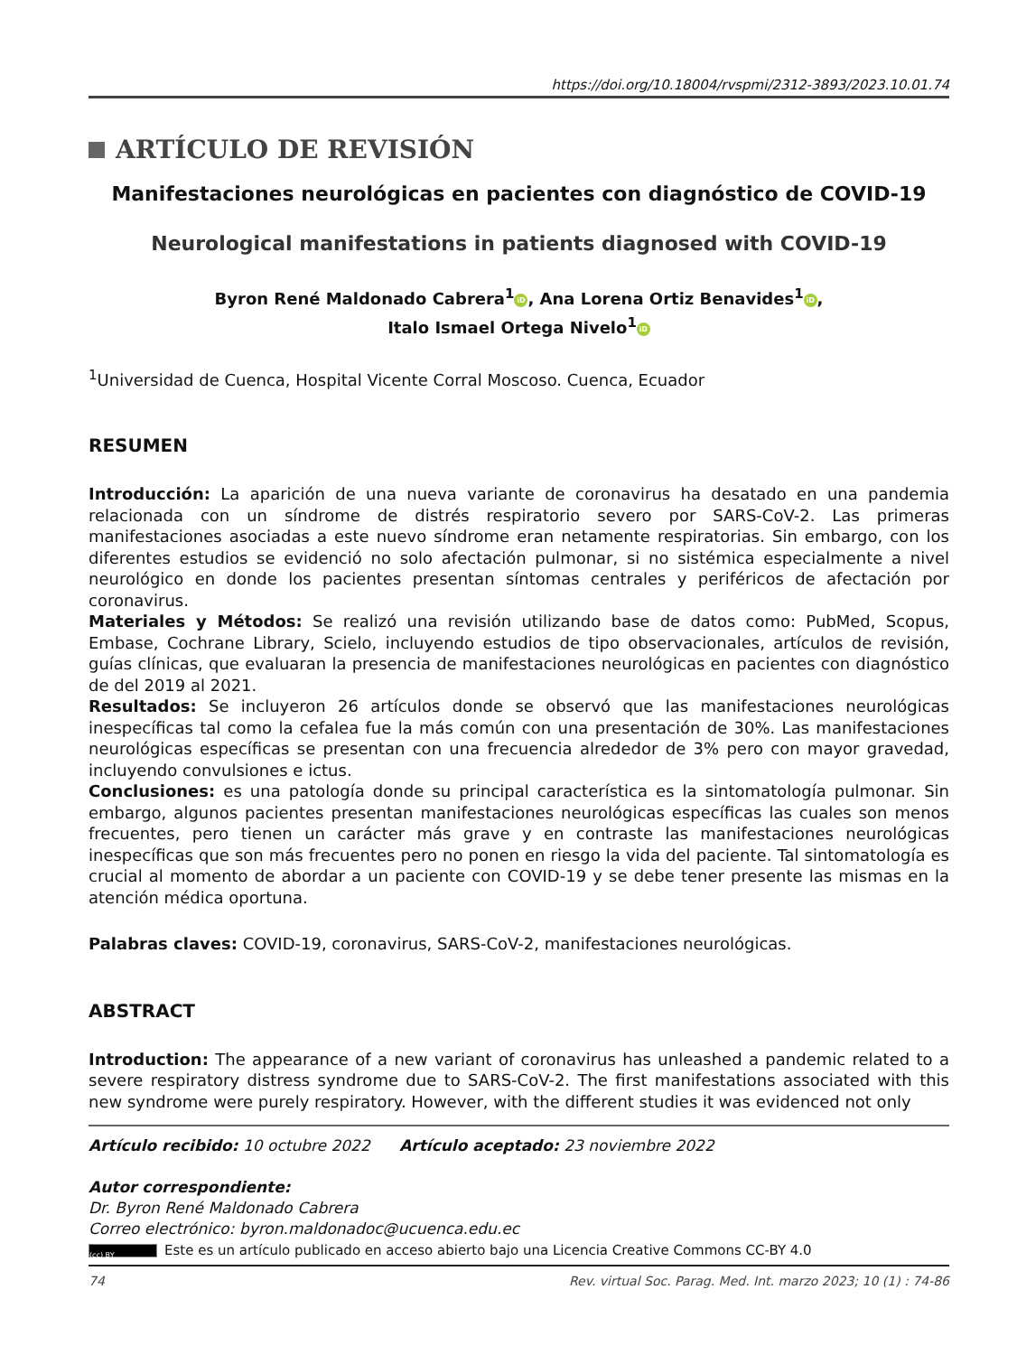https://doi.org/10.18004/rvspmi/2312-3893/2023.10.01.74
ARTÍCULO DE REVISIÓN
Manifestaciones neurológicas en pacientes con diagnóstico de COVID-19
Neurological manifestations in patients diagnosed with COVID-19
Byron René Maldonado Cabrera<sup>1</sup> iD, Ana Lorena Ortiz Benavides<sup>1</sup> iD,
Italo Ismael Ortega Nivelo<sup>1</sup> iD
<sup>1</sup> Universidad de Cuenca, Hospital Vicente Corral Moscoso. Cuenca, Ecuador
RESUMEN
Introducción: La aparición de una nueva variante de coronavirus ha desatado en una pandemia relacionada con un síndrome de distrés respiratorio severo por SARS-CoV-2. Las primeras manifestaciones asociadas a este nuevo síndrome eran netamente respiratorias. Sin embargo, con los diferentes estudios se evidenció no solo afectación pulmonar, si no sistémica especialmente a nivel neurológico en donde los pacientes presentan síntomas centrales y periféricos de afectación por coronavirus.
Materiales y Métodos: Se realizó una revisión utilizando base de datos como: PubMed, Scopus, Embase, Cochrane Library, Scielo, incluyendo estudios de tipo observacionales, artículos de revisión, guías clínicas, que evaluaran la presencia de manifestaciones neurológicas en pacientes con diagnóstico de del 2019 al 2021.
Resultados: Se incluyeron 26 artículos donde se observó que las manifestaciones neurológicas inespecíficas tal como la cefalea fue la más común con una presentación de 30%. Las manifestaciones neurológicas específicas se presentan con una frecuencia alrededor de 3% pero con mayor gravedad, incluyendo convulsiones e ictus.
Conclusiones: es una patología donde su principal característica es la sintomatología pulmonar. Sin embargo, algunos pacientes presentan manifestaciones neurológicas específicas las cuales son menos frecuentes, pero tienen un carácter más grave y en contraste las manifestaciones neurológicas inespecíficas que son más frecuentes pero no ponen en riesgo la vida del paciente. Tal sintomatología es crucial al momento de abordar a un paciente con COVID-19 y se debe tener presente las mismas en la atención médica oportuna.
Palabras claves: COVID-19, coronavirus, SARS-CoV-2, manifestaciones neurológicas.
ABSTRACT
Introduction: The appearance of a new variant of coronavirus has unleashed a pandemic related to a severe respiratory distress syndrome due to SARS-CoV-2. The first manifestations associated with this new syndrome were purely respiratory. However, with the different studies it was evidenced not only
Artículo recibido: 10 octubre 2022 Artículo aceptado: 23 noviembre 2022
Autor correspondiente:
Dr. Byron René Maldonado Cabrera
Correo electrónico: byron.maldonadoc@ucuenca.edu.ec
(cc) BY Este es un artículo publicado en acceso abierto bajo una Licencia Creative Commons CC-BY 4.0
74 Rev. virtual Soc. Parag. Med. Int. marzo 2023; 10 (1) : 74-86